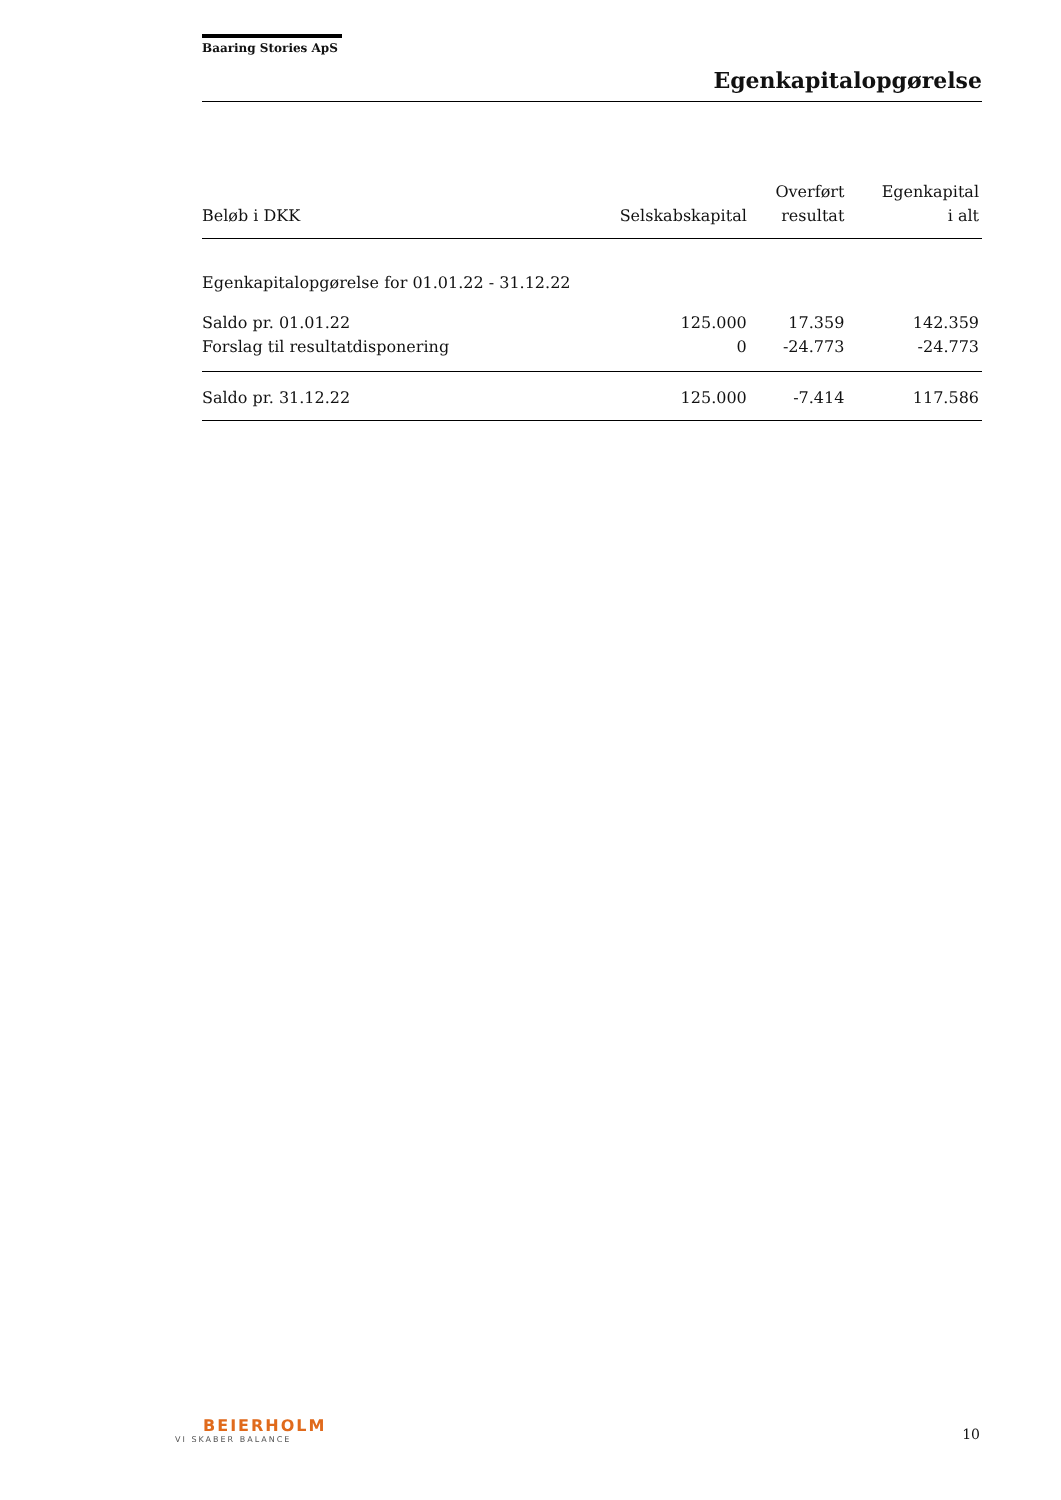Baaring Stories ApS
Egenkapitalopgørelse
| Beløb i DKK | Selskabskapital | Overført resultat | Egenkapital i alt |
| --- | --- | --- | --- |
| Egenkapitalopgørelse for 01.01.22 - 31.12.22 | | | |
| Saldo pr. 01.01.22 | 125.000 | 17.359 | 142.359 |
| Forslag til resultatdisponering | 0 | -24.773 | -24.773 |
| Saldo pr. 31.12.22 | 125.000 | -7.414 | 117.586 |
BEIERHOLM
VI SKABER BALANCE
10